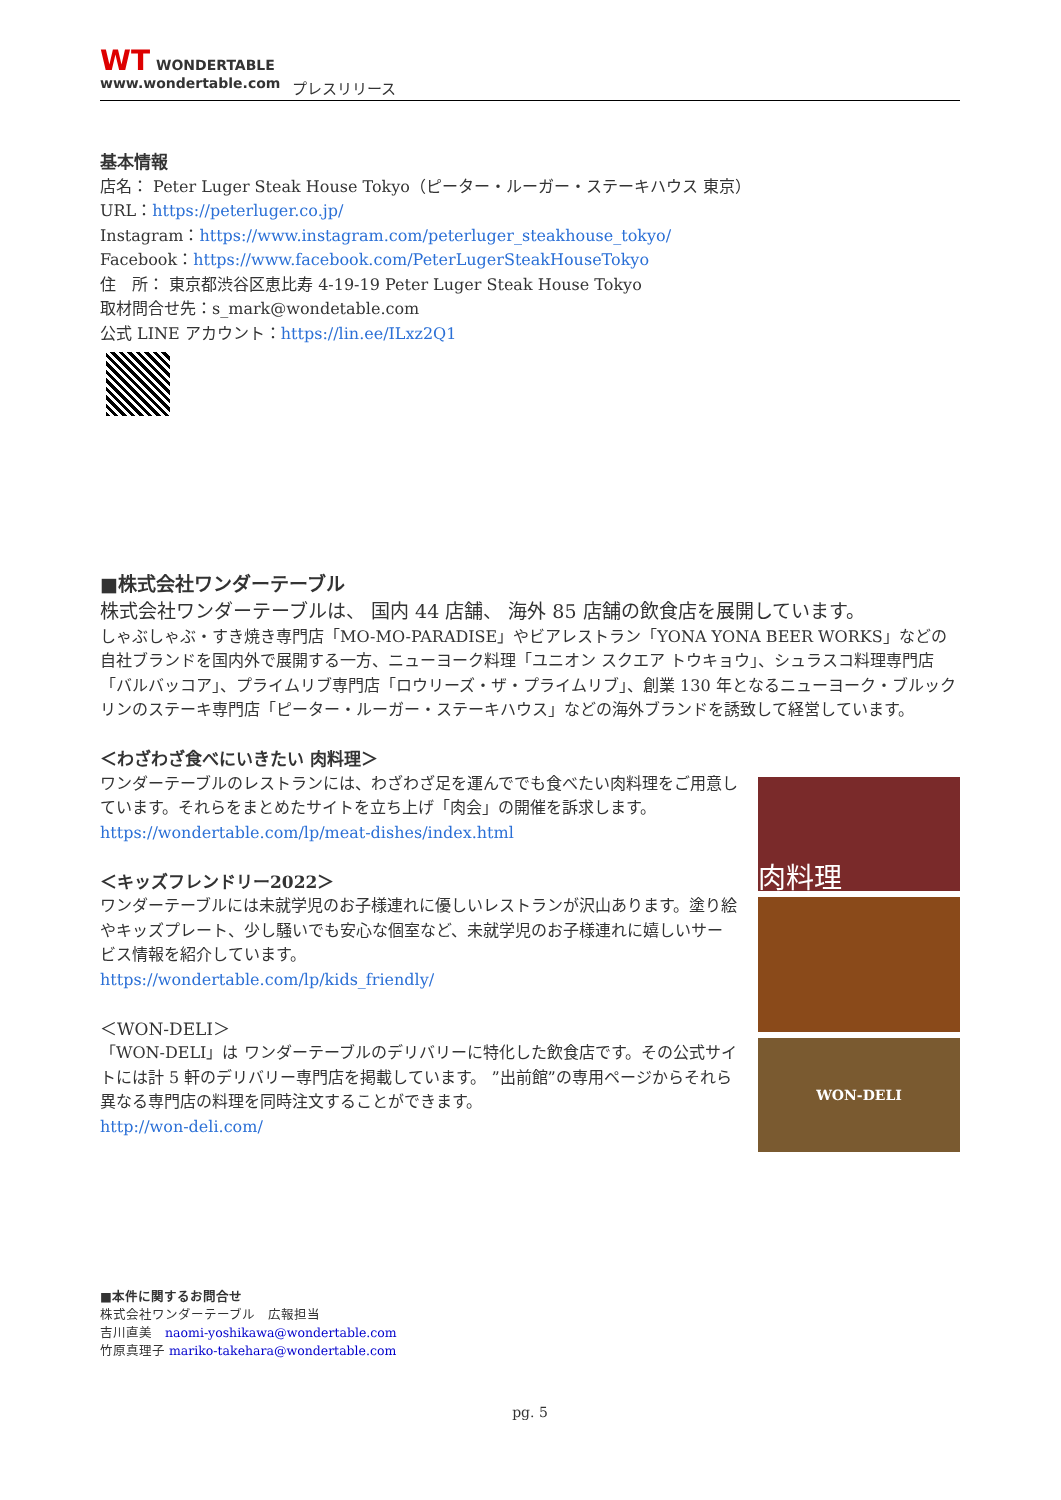WT WONDERTABLE
www.wondertable.com
プレスリリース
基本情報
店名： Peter Luger Steak House Tokyo（ピーター・ルーガー・ステーキハウス 東京）
URL：https://peterluger.co.jp/
Instagram：https://www.instagram.com/peterluger_steakhouse_tokyo/
Facebook：https://www.facebook.com/PeterLugerSteakHouseTokyo
住　所： 東京都渋谷区恵比寿 4-19-19 Peter Luger Steak House Tokyo
取材問合せ先：s_mark@wondetable.com
公式 LINE アカウント：https://lin.ee/ILxz2Q1
■株式会社ワンダーテーブル
株式会社ワンダーテーブルは、 国内 44 店舗、 海外 85 店舗の飲食店を展開しています。
しゃぶしゃぶ・すき焼き専門店「MO-MO-PARADISE」やビアレストラン「YONA YONA BEER WORKS」などの自社ブランドを国内外で展開する一方、ニューヨーク料理「ユニオン スクエア トウキョウ」、シュラスコ料理専門店「バルバッコア」、プライムリブ専門店「ロウリーズ・ザ・プライムリブ」、創業 130 年となるニューヨーク・ブルックリンのステーキ専門店「ピーター・ルーガー・ステーキハウス」などの海外ブランドを誘致して経営しています。
＜わざわざ食べにいきたい 肉料理＞
ワンダーテーブルのレストランには、わざわざ足を運んででも食べたい肉料理をご用意しています。それらをまとめたサイトを立ち上げ「肉会」の開催を訴求します。
https://wondertable.com/lp/meat-dishes/index.html
＜キッズフレンドリー2022＞
ワンダーテーブルには未就学児のお子様連れに優しいレストランが沢山あります。塗り絵やキッズプレート、少し騒いでも安心な個室など、未就学児のお子様連れに嬉しいサービス情報を紹介しています。
https://wondertable.com/lp/kids_friendly/
＜WON-DELI＞
「WON-DELI」は ワンダーテーブルのデリバリーに特化した飲食店です。その公式サイトには計 5 軒のデリバリー専門店を掲載しています。 ”出前館”の専用ページからそれら異なる専門店の料理を同時注文することができます。
http://won-deli.com/
肉料理
WON-DELI
■本件に関するお問合せ
株式会社ワンダーテーブル　広報担当
吉川直美　naomi-yoshikawa@wondertable.com
竹原真理子 mariko-takehara@wondertable.com
pg. 5